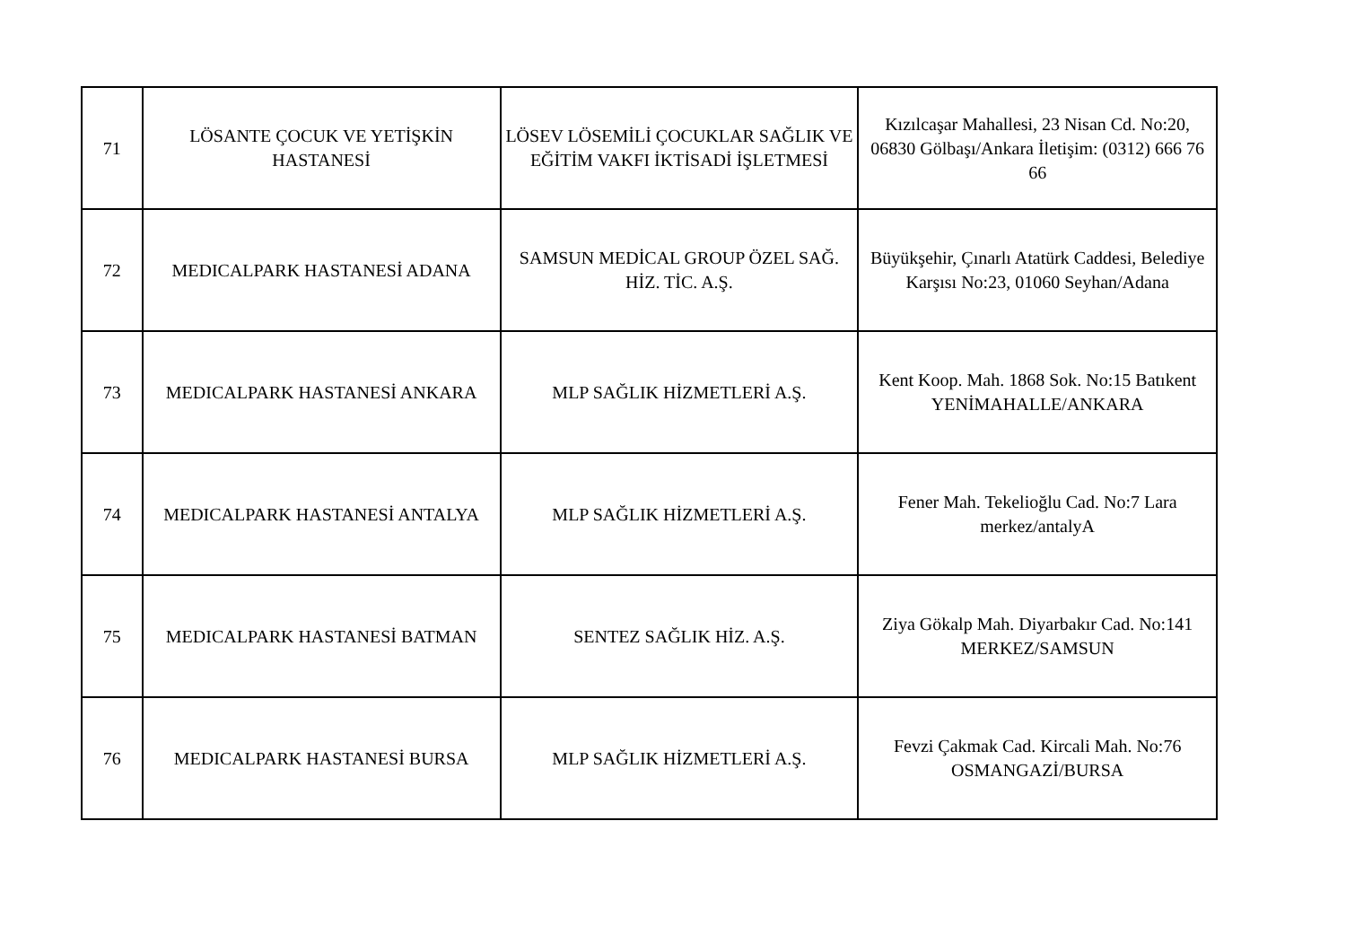| 71 | LÖSANTE ÇOCUK VE YETİŞKİN HASTANESİ | LÖSEV LÖSEMİLİ ÇOCUKLAR SAĞLIK VE EĞİTİM VAKFI İKTİSADİ İŞLETMESİ | Kızılcaşar Mahallesi, 23 Nisan Cd. No:20, 06830 Gölbaşı/Ankara İletişim: (0312) 666 76 66 |
| 72 | MEDICALPARK HASTANESİ ADANA | SAMSUN MEDİCAL GROUP ÖZEL SAĞ. HİZ. TİC. A.Ş. | Büyükşehir, Çınarlı Atatürk Caddesi, Belediye Karşısı No:23, 01060 Seyhan/Adana |
| 73 | MEDICALPARK HASTANESİ ANKARA | MLP SAĞLIK HİZMETLERİ A.Ş. | Kent Koop. Mah. 1868 Sok. No:15 Batıkent YENİMAHALLE/ANKARA |
| 74 | MEDICALPARK HASTANESİ ANTALYA | MLP SAĞLIK HİZMETLERİ A.Ş. | Fener Mah. Tekelioğlu Cad. No:7 Lara merkez/antalyA |
| 75 | MEDICALPARK HASTANESİ BATMAN | SENTEZ SAĞLIK HİZ. A.Ş. | Ziya Gökalp Mah. Diyarbakır Cad. No:141 MERKEZ/SAMSUN |
| 76 | MEDICALPARK HASTANESİ BURSA | MLP SAĞLIK HİZMETLERİ A.Ş. | Fevzi Çakmak Cad. Kircali Mah. No:76 OSMANGAZİ/BURSA |